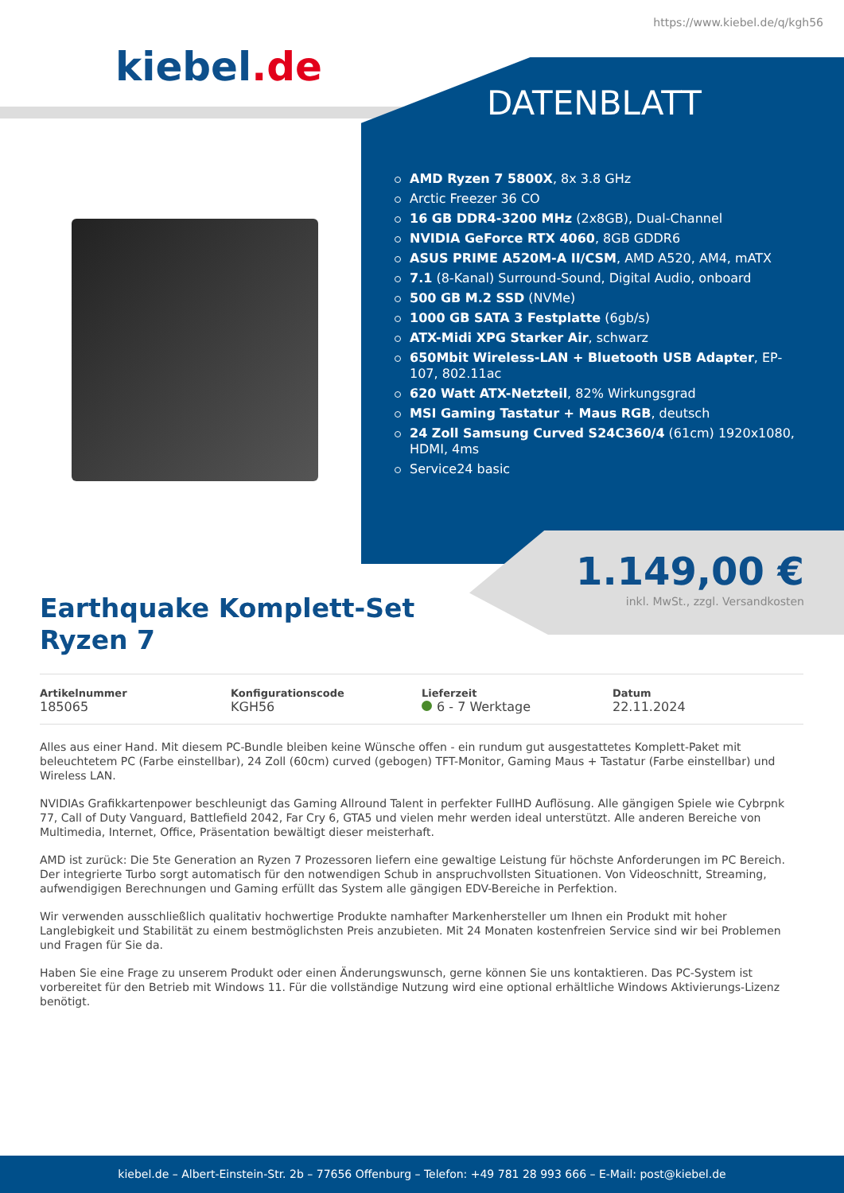https://www.kiebel.de/q/kgh56
kiebel.de
DATENBLATT
AMD Ryzen 7 5800X, 8x 3.8 GHz
Arctic Freezer 36 CO
16 GB DDR4-3200 MHz (2x8GB), Dual-Channel
NVIDIA GeForce RTX 4060, 8GB GDDR6
ASUS PRIME A520M-A II/CSM, AMD A520, AM4, mATX
7.1 (8-Kanal) Surround-Sound, Digital Audio, onboard
500 GB M.2 SSD (NVMe)
1000 GB SATA 3 Festplatte (6gb/s)
ATX-Midi XPG Starker Air, schwarz
650Mbit Wireless-LAN + Bluetooth USB Adapter, EP-107, 802.11ac
620 Watt ATX-Netzteil, 82% Wirkungsgrad
MSI Gaming Tastatur + Maus RGB, deutsch
24 Zoll Samsung Curved S24C360/4 (61cm) 1920x1080, HDMI, 4ms
Service24 basic
1.149,00 €
inkl. MwSt., zzgl. Versandkosten
Earthquake Komplett-Set
Ryzen 7
Artikelnummer
185065
Konfigurationscode
KGH56
Lieferzeit
6 - 7 Werktage
Datum
22.11.2024
Alles aus einer Hand. Mit diesem PC-Bundle bleiben keine Wünsche offen - ein rundum gut ausgestattetes Komplett-Paket mit beleuchtetem PC (Farbe einstellbar), 24 Zoll (60cm) curved (gebogen) TFT-Monitor, Gaming Maus + Tastatur (Farbe einstellbar) und Wireless LAN.
NVIDIAs Grafikkartenpower beschleunigt das Gaming Allround Talent in perfekter FullHD Auflösung. Alle gängigen Spiele wie Cybrpnk 77, Call of Duty Vanguard, Battlefield 2042, Far Cry 6, GTA5 und vielen mehr werden ideal unterstützt. Alle anderen Bereiche von Multimedia, Internet, Office, Präsentation bewältigt dieser meisterhaft.
AMD ist zurück: Die 5te Generation an Ryzen 7 Prozessoren liefern eine gewaltige Leistung für höchste Anforderungen im PC Bereich. Der integrierte Turbo sorgt automatisch für den notwendigen Schub in anspruchvollsten Situationen. Von Videoschnitt, Streaming, aufwendigigen Berechnungen und Gaming erfüllt das System alle gängigen EDV-Bereiche in Perfektion.
Wir verwenden ausschließlich qualitativ hochwertige Produkte namhafter Markenhersteller um Ihnen ein Produkt mit hoher Langlebigkeit und Stabilität zu einem bestmöglichsten Preis anzubieten. Mit 24 Monaten kostenfreien Service sind wir bei Problemen und Fragen für Sie da.
Haben Sie eine Frage zu unserem Produkt oder einen Änderungswunsch, gerne können Sie uns kontaktieren. Das PC-System ist vorbereitet für den Betrieb mit Windows 11. Für die vollständige Nutzung wird eine optional erhältliche Windows Aktivierungs-Lizenz benötigt.
kiebel.de – Albert-Einstein-Str. 2b – 77656 Offenburg – Telefon: +49 781 28 993 666 – E-Mail: post@kiebel.de